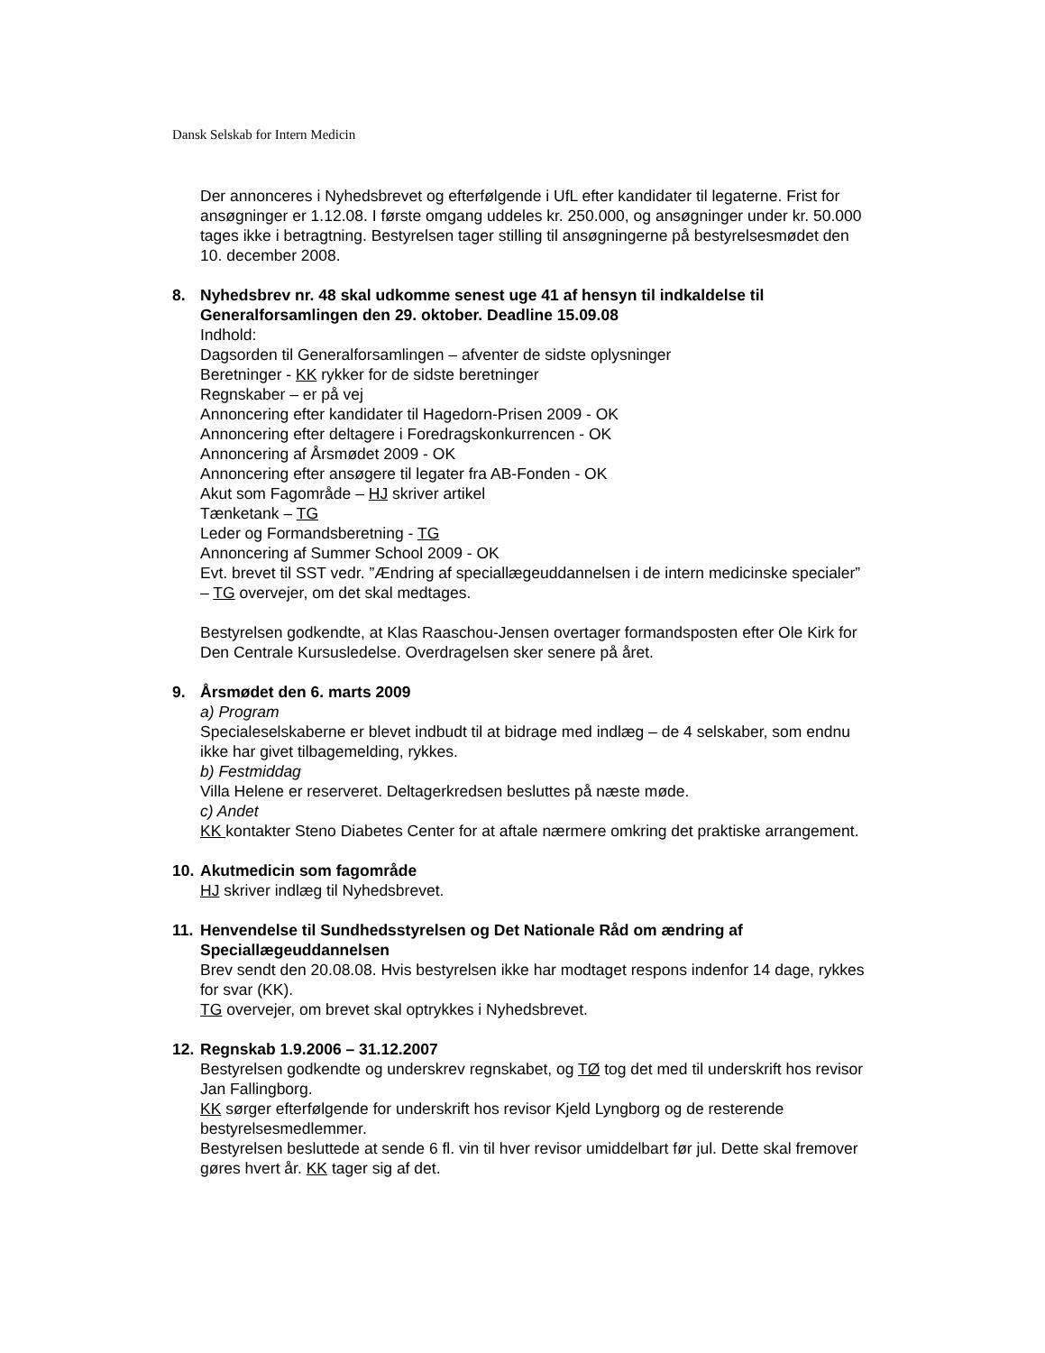Dansk Selskab for Intern Medicin
Der annonceres i Nyhedsbrevet og efterfølgende i UfL efter kandidater til legaterne. Frist for ansøgninger er 1.12.08. I første omgang uddeles kr. 250.000, og ansøgninger under kr. 50.000 tages ikke i betragtning. Bestyrelsen tager stilling til ansøgningerne på bestyrelsesmødet den 10. december 2008.
8. Nyhedsbrev nr. 48 skal udkomme senest uge 41 af hensyn til indkaldelse til Generalforsamlingen den 29. oktober. Deadline 15.09.08
Indhold:
Dagsorden til Generalforsamlingen – afventer de sidste oplysninger
Beretninger - KK rykker for de sidste beretninger
Regnskaber – er på vej
Annoncering efter kandidater til Hagedorn-Prisen 2009 - OK
Annoncering efter deltagere i Foredragskonkurrencen - OK
Annoncering af Årsmødet 2009 - OK
Annoncering efter ansøgere til legater fra AB-Fonden - OK
Akut som Fagområde – HJ skriver artikel
Tænketank – TG
Leder og Formandsberetning - TG
Annoncering af Summer School 2009 - OK
Evt. brevet til SST vedr. ”Ændring af speciallægeuddannelsen i de intern medicinske specialer” – TG overvejer, om det skal medtages.
Bestyrelsen godkendte, at Klas Raaschou-Jensen overtager formandsposten efter Ole Kirk for Den Centrale Kursusledelse. Overdragelsen sker senere på året.
9. Årsmødet den 6. marts 2009
a) Program
Specialeselskaberne er blevet indbudt til at bidrage med indlæg – de 4 selskaber, som endnu ikke har givet tilbagemelding, rykkes.
b) Festmiddag
Villa Helene er reserveret. Deltagerkredsen besluttes på næste møde.
c) Andet
KK kontakter Steno Diabetes Center for at aftale nærmere omkring det praktiske arrangement.
10.
Akutmedicin som fagområde
HJ skriver indlæg til Nyhedsbrevet.
11.
Henvendelse til Sundhedsstyrelsen og Det Nationale Råd om ændring af Speciallægeuddannelsen
Brev sendt den 20.08.08. Hvis bestyrelsen ikke har modtaget respons indenfor 14 dage, rykkes for svar (KK).
TG overvejer, om brevet skal optrykkes i Nyhedsbrevet.
12.
Regnskab 1.9.2006 – 31.12.2007
Bestyrelsen godkendte og underskrev regnskabet, og TØ tog det med til underskrift hos revisor Jan Fallingborg.
KK sørger efterfølgende for underskrift hos revisor Kjeld Lyngborg og de resterende bestyrelsesmedlemmer.
Bestyrelsen besluttede at sende 6 fl. vin til hver revisor umiddelbart før jul. Dette skal fremover gøres hvert år. KK tager sig af det.